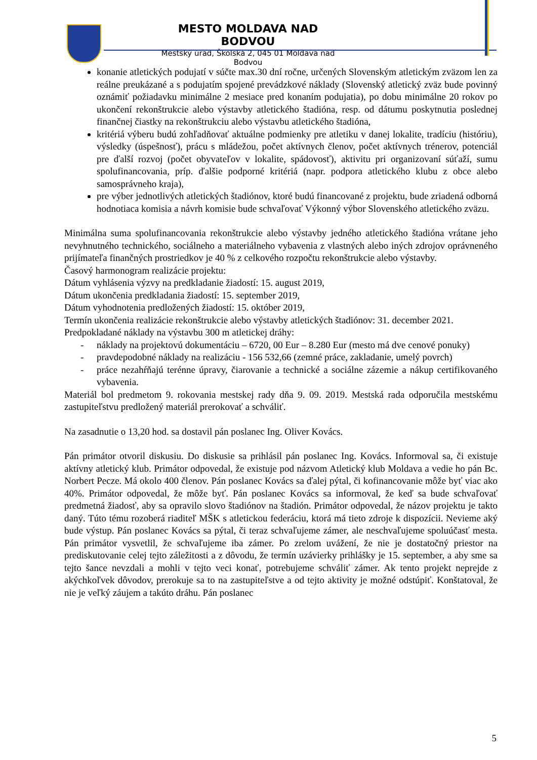MESTO MOLDAVA NAD BODVOU
Mestský úrad, Školská 2, 045 01 Moldava nad Bodvou
konanie atletických podujatí v súčte max.30 dní ročne, určených Slovenským atletickým zväzom len za reálne preukázané a s podujatím spojené prevádzkové náklady (Slovenský atletický zväz bude povinný oznámiť požiadavku minimálne 2 mesiace pred konaním podujatia), po dobu minimálne 20 rokov po ukončení rekonštrukcie alebo výstavby atletického štadióna, resp. od dátumu poskytnutia poslednej finančnej čiastky na rekonštrukciu alebo výstavbu atletického štadióna,
kritériá výberu budú zohľadňovať aktuálne podmienky pre atletiku v danej lokalite, tradíciu (históriu), výsledky (úspešnosť), prácu s mládežou, počet aktívnych členov, počet aktívnych trénerov, potenciál pre ďalší rozvoj (počet obyvateľov v lokalite, spádovosť), aktivitu pri organizovaní súťaží, sumu spolufinancovania, príp. ďalšie podporné kritériá (napr. podpora atletického klubu z obce alebo samosprávneho kraja),
pre výber jednotlivých atletických štadiónov, ktoré budú financované z projektu, bude zriadená odborná hodnotiaca komisia a návrh komisie bude schvaľovať Výkonný výbor Slovenského atletického zväzu.
Minimálna suma spolufinancovania rekonštrukcie alebo výstavby jedného atletického štadióna vrátane jeho nevyhnutného technického, sociálneho a materiálneho vybavenia z vlastných alebo iných zdrojov oprávneného prijímateľa finančných prostriedkov je 40 % z celkového rozpočtu rekonštrukcie alebo výstavby.
Časový harmonogram realizácie projektu:
Dátum vyhlásenia výzvy na predkladanie žiadostí: 15. august 2019,
Dátum ukončenia predkladania žiadostí: 15. september 2019,
Dátum vyhodnotenia predložených žiadostí: 15. október 2019,
Termín ukončenia realizácie rekonštrukcie alebo výstavby atletických štadiónov: 31. december 2021.
Predpokladané náklady na výstavbu 300 m atletickej dráhy:
- náklady na projektovú dokumentáciu – 6720, 00 Eur – 8.280 Eur (mesto má dve cenové ponuky)
- pravdepodobné náklady na realizáciu - 156 532,66 (zemné práce, zakladanie, umelý povrch)
- práce nezahŕňajú terénne úpravy, čiarovanie a technické a sociálne zázemie a nákup certifikovaného vybavenia.
Materiál bol predmetom 9. rokovania mestskej rady dňa 9. 09. 2019. Mestská rada odporučila mestskému zastupiteľstvu predložený materiál prerokovať a schváliť.
Na zasadnutie o 13,20 hod. sa dostavil pán poslanec Ing. Oliver Kovács.
Pán primátor otvoril diskusiu. Do diskusie sa prihlásil pán poslanec Ing. Kovács. Informoval sa, či existuje aktívny atletický klub. Primátor odpovedal, že existuje pod názvom Atletický klub Moldava a vedie ho pán Bc. Norbert Pecze. Má okolo 400 členov. Pán poslanec Kovács sa ďalej pýtal, či kofinancovanie môže byť viac ako 40%. Primátor odpovedal, že môže byť. Pán poslanec Kovács sa informoval, že keď sa bude schvaľovať predmetná žiadosť, aby sa opravilo slovo štadiónov na štadión. Primátor odpovedal, že názov projektu je takto daný. Túto tému rozoberá riaditeľ MŠK s atletickou federáciu, ktorá má tieto zdroje k dispozícii. Nevieme aký bude výstup. Pán poslanec Kovács sa pýtal, či teraz schvaľujeme zámer, ale neschvaľujeme spoluúčasť mesta. Pán primátor vysvetlil, že schvaľujeme iba zámer. Po zrelom uvážení, že nie je dostatočný priestor na prediskutovanie celej tejto záležitosti a z dôvodu, že termín uzávierky prihlášky je 15. september, a aby sme sa tejto šance nevzdali a mohli v tejto veci konať, potrebujeme schváliť zámer. Ak tento projekt neprejde z akýchkoľvek dôvodov, prerokuje sa to na zastupiteľstve a od tejto aktivity je možné odstúpiť. Konštatoval, že nie je veľký záujem a takúto dráhu. Pán poslanec
5